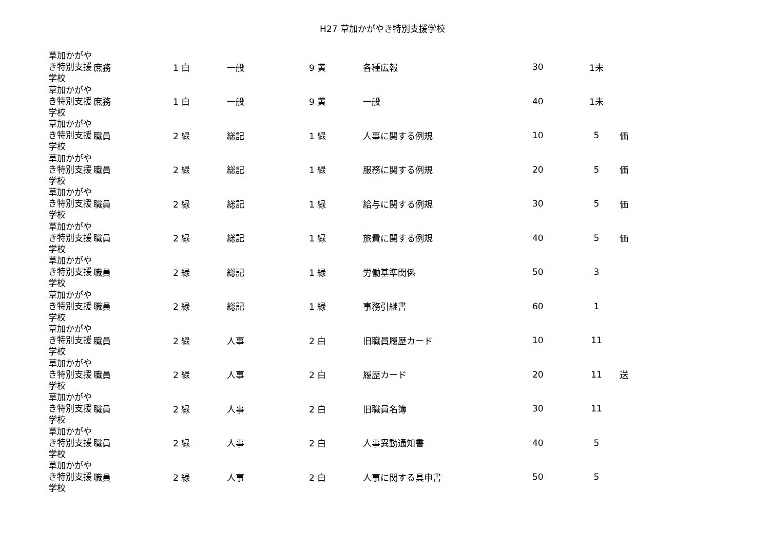H27 草加かがやき特別支援学校
| 草加かがやき特別支援学校 | 庶務 | 1 白 | 一般 | 9 黄 | 各種広報 | 30 | 1未 | |
| 草加かがやき特別支援学校 | 庶務 | 1 白 | 一般 | 9 黄 | 一般 | 40 | 1未 | |
| 草加かがやき特別支援学校 | 職員 | 2 緑 | 総記 | 1 緑 | 人事に関する例規 | 10 | 5 | 価 |
| 草加かがやき特別支援学校 | 職員 | 2 緑 | 総記 | 1 緑 | 服務に関する例規 | 20 | 5 | 価 |
| 草加かがやき特別支援学校 | 職員 | 2 緑 | 総記 | 1 緑 | 給与に関する例規 | 30 | 5 | 価 |
| 草加かがやき特別支援学校 | 職員 | 2 緑 | 総記 | 1 緑 | 旅費に関する例規 | 40 | 5 | 価 |
| 草加かがやき特別支援学校 | 職員 | 2 緑 | 総記 | 1 緑 | 労働基準関係 | 50 | 3 | |
| 草加かがやき特別支援学校 | 職員 | 2 緑 | 総記 | 1 緑 | 事務引継書 | 60 | 1 | |
| 草加かがやき特別支援学校 | 職員 | 2 緑 | 人事 | 2 白 | 旧職員履歴カード | 10 | 11 | |
| 草加かがやき特別支援学校 | 職員 | 2 緑 | 人事 | 2 白 | 履歴カード | 20 | 11 | 送 |
| 草加かがやき特別支援学校 | 職員 | 2 緑 | 人事 | 2 白 | 旧職員名簿 | 30 | 11 | |
| 草加かがやき特別支援学校 | 職員 | 2 緑 | 人事 | 2 白 | 人事異動通知書 | 40 | 5 | |
| 草加かがやき特別支援学校 | 職員 | 2 緑 | 人事 | 2 白 | 人事に関する具申書 | 50 | 5 | |